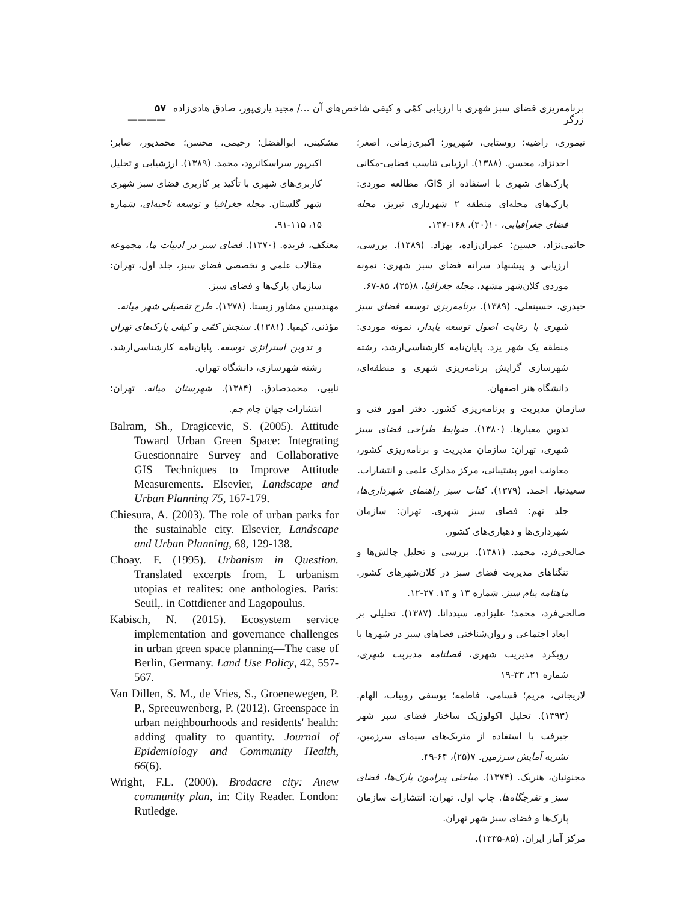برنامه‌ریزی فضای سبز شهری با ارزیابی کمّی و کیفی شاخص‌های آن .../ مجید یاری‌پور، صادق هادی‌زاده زرگر ۵۷ ————
تیموری، راضیه؛ روستایی، شهریور؛ اکبری‌زمانی، اصغر؛ احدنژاد، محسن. (۱۳۸۸). ارزیابی تناسب فضایی-مکانی پارک‌های شهری با استفاده از GIS، مطالعه موردی: پارک‌های محله‌ای منطقه ۲ شهرداری تبریز، مجله فضای جغرافیایی، ۱۰(۳۰)، ۱۶۸-۱۳۷.
حاتمی‌نژاد، حسین؛ عمران‌زاده، بهزاد. (۱۳۸۹). بررسی، ارزیابی و پیشنهاد سرانه فضای سبز شهری: نمونه موردی کلان‌شهر مشهد، مجله جغرافیا، ۸(۲۵)، ۸۵-۶۷.
حیدری، حسینعلی. (۱۳۸۹). برنامه‌ریزی توسعه فضای سبز شهری با رعایت اصول توسعه پایدار، نمونه موردی: منطقه یک شهر یزد. پایان‌نامه کارشناسی‌ارشد، رشته شهرسازی گرایش برنامه‌ریزی شهری و منطقه‌ای، دانشگاه هنر اصفهان.
سازمان مدیریت و برنامه‌ریزی کشور. دفتر امور فنی و تدوین معیارها. (۱۳۸۰). ضوابط طراحی فضای سبز شهری، تهران: سازمان مدیریت و برنامه‌ریزی کشور، معاونت امور پشتیبانی، مرکز مدارک علمی و انتشارات.
سعیدنیا، احمد. (۱۳۷۹). کتاب سبز راهنمای شهرداری‌ها، جلد نهم: فضای سبز شهری. تهران: سازمان شهرداری‌ها و دهیاری‌های کشور.
صالحی‌فرد، محمد. (۱۳۸۱). بررسی و تحلیل چالش‌ها و تنگناهای مدیریت فضای سبز در کلان‌شهرهای کشور. ماهنامه پیام سبز. شماره ۱۳ و ۱۴. ۲۷-۱۲.
صالحی‌فرد، محمد؛ علیزاده، سیددانا. (۱۳۸۷). تحلیلی بر ابعاد اجتماعی و روان‌شناختی فضاهای سبز در شهرها با رویکرد مدیریت شهری، فصلنامه مدیریت شهری، شماره ۲۱، ۳۳-۱۹
لاریجانی، مریم؛ قسامی، فاطمه؛ یوسفی روبیات، الهام. (۱۳۹۳). تحلیل اکولوژیک ساختار فضای سبز شهر جیرفت با استفاده از متریک‌های سیمای سرزمین، نشریه آمایش سرزمین. ۷(۲۵)، ۶۴-۴۹.
مجنونیان، هنریک. (۱۳۷۴). مباحثی پیرامون پارک‌ها، فضای سبز و تفرجگاه‌ها. چاپ اول، تهران: انتشارات سازمان پارک‌ها و فضای سبز شهر تهران.
مرکز آمار ایران. (۸۵-۱۳۳۵).
مشکینی، ابوالفضل؛ رحیمی، محسن؛ محمدپور، صابر؛ اکبرپور سراسکانرود، محمد. (۱۳۸۹). ارزشیابی و تحلیل کاربری‌های شهری با تأکید بر کاربری فضای سبز شهری شهر گلستان. مجله جغرافیا و توسعه ناحیه‌ای، شماره ۱۵، ۱۱۵-۹۱.
معتکف، فریده. (۱۳۷۰). فضای سبز در ادبیات ما، مجموعه مقالات علمی و تخصصی فضای سبز، جلد اول، تهران: سازمان پارک‌ها و فضای سبز.
مهندسین مشاور زیستا. (۱۳۷۸). طرح تفصیلی شهر میانه.
مؤذنی، کیمیا. (۱۳۸۱). سنجش کمّی و کیفی پارک‌های تهران و تدوین استراتژی توسعه. پایان‌نامه کارشناسی‌ارشد، رشته شهرسازی، دانشگاه تهران.
نایبی، محمدصادق. (۱۳۸۴). شهرستان میانه. تهران: انتشارات جهان جام جم.
Balram, Sh., Dragicevic, S. (2005). Attitude Toward Urban Green Space: Integrating Guestionnaire Survey and Collaborative GIS Techniques to Improve Attitude Measurements. Elsevier, Landscape and Urban Planning 75, 167-179.
Chiesura, A. (2003). The role of urban parks for the sustainable city. Elsevier, Landscape and Urban Planning, 68, 129-138.
Choay. F. (1995). Urbanism in Question. Translated excerpts from, L urbanism utopias et realites: one anthologies. Paris: Seuil,. in Cottdiener and Lagopoulus.
Kabisch, N. (2015). Ecosystem service implementation and governance challenges in urban green space planning—The case of Berlin, Germany. Land Use Policy, 42, 557-567.
Van Dillen, S. M., de Vries, S., Groenewegen, P. P., Spreeuwenberg, P. (2012). Greenspace in urban neighbourhoods and residents' health: adding quality to quantity. Journal of Epidemiology and Community Health, 66(6).
Wright, F.L. (2000). Brodacre city: Anew community plan, in: City Reader. London: Rutledge.